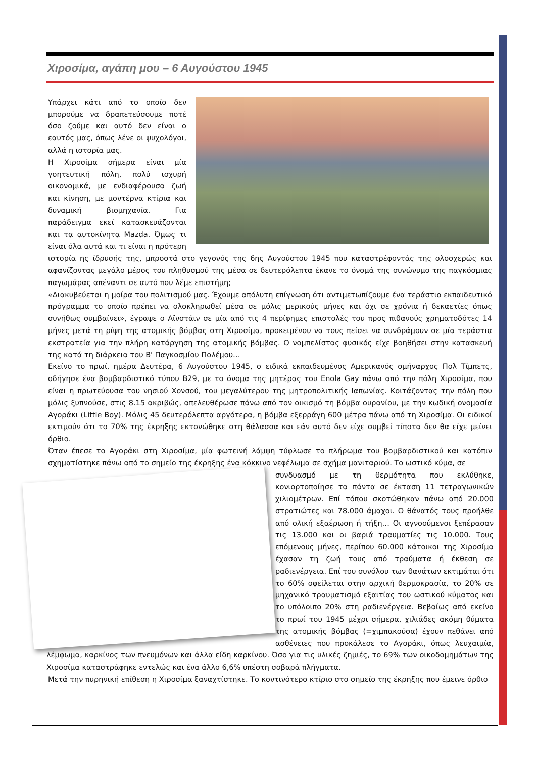Χιροσίμα, αγάπη μου – 6 Αυγούστου 1945
Υπάρχει κάτι από το οποίο δεν μπορούμε να δραπετεύσουμε ποτέ όσο ζούμε και αυτό δεν είναι ο εαυτός μας, όπως λένε οι ψυχολόγοι, αλλά η ιστορία μας.
Η Χιροσίμα σήμερα είναι μία γοητευτική πόλη, πολύ ισχυρή οικονομικά, με ενδιαφέρουσα ζωή και κίνηση, με μοντέρνα κτίρια και δυναμική βιομηχανία. Για παράδειγμα εκεί κατασκευάζονται και τα αυτοκίνητα Mazda. Όμως τι είναι όλα αυτά και τι είναι η πρότερη ιστορία ης ίδρυσής της, μπροστά στο γεγονός της 6ης Αυγούστου 1945 που καταστρέφοντάς της ολοσχερώς και αφανίζοντας μεγάλο μέρος του πληθυσμού της μέσα σε δευτερόλεπτα έκανε το όνομά της συνώνυμο της παγκόσμιας παγωμάρας απέναντι σε αυτό που λέμε επιστήμη;
«Διακυβεύεται η μοίρα του πολιτισμού μας. Έχουμε απόλυτη επίγνωση ότι αντιμετωπίζουμε ένα τεράστιο εκπαιδευτικό πρόγραμμα το οποίο πρέπει να ολοκληρωθεί μέσα σε μόλις μερικούς μήνες και όχι σε χρόνια ή δεκαετίες όπως συνήθως συμβαίνει», έγραψε ο Αϊνστάιν σε μία από τις 4 περίφημες επιστολές του προς πιθανούς χρηματοδότες 14 μήνες μετά τη ρίψη της ατομικής βόμβας στη Χιροσίμα, προκειμένου να τους πείσει να συνδράμουν σε μία τεράστια εκστρατεία για την πλήρη κατάργηση της ατομικής βόμβας. Ο νομπελίστας φυσικός είχε βοηθήσει στην κατασκευή της κατά τη διάρκεια του Β' Παγκοσμίου Πολέμου…
Εκείνο το πρωί, ημέρα Δευτέρα, 6 Αυγούστου 1945, ο ειδικά εκπαιδευμένος Αμερικανός σμήναρχος Πολ Τίμπετς, οδήγησε ένα βομβαρδιστικό τύπου B29, με το όνομα της μητέρας του Enola Gay πάνω από την πόλη Χιροσίμα, που είναι η πρωτεύουσα του νησιού Χονσού, του μεγαλύτερου της μητροπολιτικής Ιαπωνίας. Κοιτάζοντας την πόλη που μόλις ξυπνούσε, στις 8.15 ακριβώς, απελευθέρωσε πάνω από τον οικισμό τη βόμβα ουρανίου, με την κωδική ονομασία Αγοράκι (Little Boy). Μόλις 45 δευτερόλεπτα αργότερα, η βόμβα εξερράγη 600 μέτρα πάνω από τη Χιροσίμα. Οι ειδικοί εκτιμούν ότι το 70% της έκρηξης εκτονώθηκε στη θάλασσα και εάν αυτό δεν είχε συμβεί τίποτα δεν θα είχε μείνει όρθιο.
Όταν έπεσε το Αγοράκι στη Χιροσίμα, μία φωτεινή λάμψη τύφλωσε το πλήρωμα του βομβαρδιστικού και κατόπιν σχηματίστηκε πάνω από το σημείο της έκρηξης ένα κόκκινο νεφέλωμα σε σχήμα μανιταριού. Το ωστικό κύμα, σε
συνδυασμό με τη θερμότητα που εκλύθηκε, κονιορτοποίησε τα πάντα σε έκταση 11 τετραγωνικών χιλιομέτρων. Επί τόπου σκοτώθηκαν πάνω από 20.000 στρατιώτες και 78.000 άμαχοι. Ο θάνατός τους προήλθε από ολική εξαέρωση ή τήξη… Οι αγνοούμενοι ξεπέρασαν τις 13.000 και οι βαριά τραυματίες τις 10.000. Τους επόμενους μήνες, περίπου 60.000 κάτοικοι της Χιροσίμα έχασαν τη ζωή τους από τραύματα ή έκθεση σε ραδιενέργεια. Επί του συνόλου των θανάτων εκτιμάται ότι το 60% οφείλεται στην αρχική θερμοκρασία, το 20% σε μηχανικό τραυματισμό εξαιτίας του ωστικού κύματος και το υπόλοιπο 20% στη ραδιενέργεια. Βεβαίως από εκείνο το πρωί του 1945 μέχρι σήμερα, χιλιάδες ακόμη θύματα της ατομικής βόμβας (=χιμπακούσα) έχουν πεθάνει από ασθένειες που προκάλεσε το Αγοράκι, όπως λευχαιμία, λέμφωμα, καρκίνος των πνευμόνων και άλλα είδη καρκίνου. Όσο για τις υλικές ζημιές, το 69% των οικοδομημάτων της Χιροσίμα καταστράφηκε εντελώς και ένα άλλο 6,6% υπέστη σοβαρά πλήγματα.
Μετά την πυρηνική επίθεση η Χιροσίμα ξαναχτίστηκε. Το κοντινότερο κτίριο στο σημείο της έκρηξης που έμεινε όρθιο